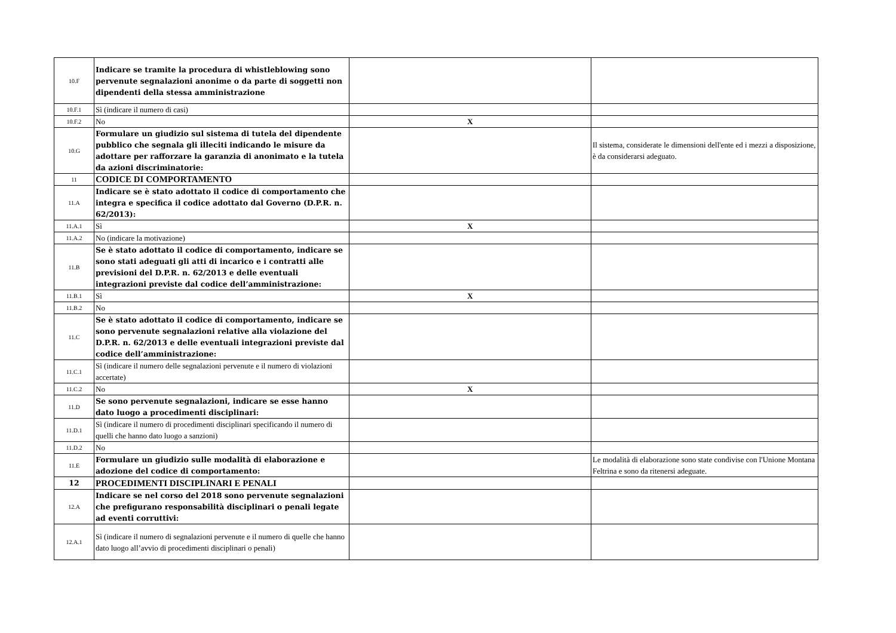| 10.F | Indicare se tramite la procedura di whistleblowing sono pervenute segnalazioni anonime o da parte di soggetti non dipendenti della stessa amministrazione | | |
| 10.F.1 | Sì (indicare il numero di casi) | | |
| 10.F.2 | No | X | |
| 10.G | Formulare un giudizio sul sistema di tutela del dipendente pubblico che segnala gli illeciti indicando le misure da adottare per rafforzare la garanzia di anonimato e la tutela da azioni discriminatorie: | | Il sistema, considerate le dimensioni dell'ente ed i mezzi a disposizione, è da considerarsi adeguato. |
| 11 | CODICE DI COMPORTAMENTO | | |
| 11.A | Indicare se è stato adottato il codice di comportamento che integra e specifica il codice adottato dal Governo (D.P.R. n. 62/2013): | | |
| 11.A.1 | Sì | X | |
| 11.A.2 | No (indicare la motivazione) | | |
| 11.B | Se è stato adottato il codice di comportamento, indicare se sono stati adeguati gli atti di incarico e i contratti alle previsioni del D.P.R. n. 62/2013 e delle eventuali integrazioni previste dal codice dell’amministrazione: | | |
| 11.B.1 | Sì | X | |
| 11.B.2 | No | | |
| 11.C | Se è stato adottato il codice di comportamento, indicare se sono pervenute segnalazioni relative alla violazione del D.P.R. n. 62/2013 e delle eventuali integrazioni previste dal codice dell’amministrazione: | | |
| 11.C.1 | Sì (indicare il numero delle segnalazioni pervenute e il numero di violazioni accertate) | | |
| 11.C.2 | No | X | |
| 11.D | Se sono pervenute segnalazioni, indicare se esse hanno dato luogo a procedimenti disciplinari: | | |
| 11.D.1 | Sì (indicare il numero di procedimenti disciplinari specificando il numero di quelli che hanno dato luogo a sanzioni) | | |
| 11.D.2 | No | | |
| 11.E | Formulare un giudizio sulle modalità di elaborazione e adozione del codice di comportamento: | | Le modalità di elaborazione sono state condivise con l'Unione Montana Feltrina e sono da ritenersi adeguate. |
| 12 | PROCEDIMENTI DISCIPLINARI E PENALI | | |
| 12.A | Indicare se nel corso del 2018 sono pervenute segnalazioni che prefigurano responsabilità disciplinari o penali legate ad eventi corruttivi: | | |
| 12.A.1 | Sì (indicare il numero di segnalazioni pervenute e il numero di quelle che hanno dato luogo all’avvio di procedimenti disciplinari o penali) | | |